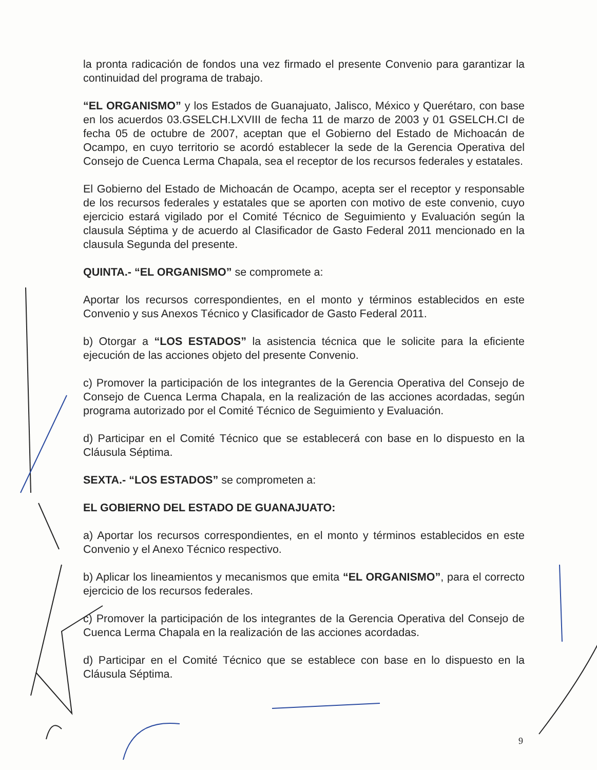la pronta radicación de fondos una vez firmado el presente Convenio para garantizar la continuidad del programa de trabajo.
“EL ORGANISMO” y los Estados de Guanajuato, Jalisco, México y Querétaro, con base en los acuerdos 03.GSELCH.LXVIII de fecha 11 de marzo de 2003 y 01 GSELCH.CI de fecha 05 de octubre de 2007, aceptan que el Gobierno del Estado de Michoacán de Ocampo, en cuyo territorio se acordó establecer la sede de la Gerencia Operativa del Consejo de Cuenca Lerma Chapala, sea el receptor de los recursos federales y estatales.
El Gobierno del Estado de Michoacán de Ocampo, acepta ser el receptor y responsable de los recursos federales y estatales que se aporten con motivo de este convenio, cuyo ejercicio estará vigilado por el Comité Técnico de Seguimiento y Evaluación según la clausula Séptima y de acuerdo al Clasificador de Gasto Federal 2011 mencionado en la clausula Segunda del presente.
QUINTA.- “EL ORGANISMO” se compromete a:
Aportar los recursos correspondientes, en el monto y términos establecidos en este Convenio y sus Anexos Técnico y Clasificador de Gasto Federal 2011.
b) Otorgar a “LOS ESTADOS” la asistencia técnica que le solicite para la eficiente ejecución de las acciones objeto del presente Convenio.
c) Promover la participación de los integrantes de la Gerencia Operativa del Consejo de Consejo de Cuenca Lerma Chapala, en la realización de las acciones acordadas, según programa autorizado por el Comité Técnico de Seguimiento y Evaluación.
d) Participar en el Comité Técnico que se establecerá con base en lo dispuesto en la Cláusula Séptima.
SEXTA.- “LOS ESTADOS” se comprometen a:
EL GOBIERNO DEL ESTADO DE GUANAJUATO:
a) Aportar los recursos correspondientes, en el monto y términos establecidos en este Convenio y el Anexo Técnico respectivo.
b) Aplicar los lineamientos y mecanismos que emita “EL ORGANISMO”, para el correcto ejercicio de los recursos federales.
c) Promover la participación de los integrantes de la Gerencia Operativa del Consejo de Cuenca Lerma Chapala en la realización de las acciones acordadas.
d) Participar en el Comité Técnico que se establece con base en lo dispuesto en la Cláusula Séptima.
9